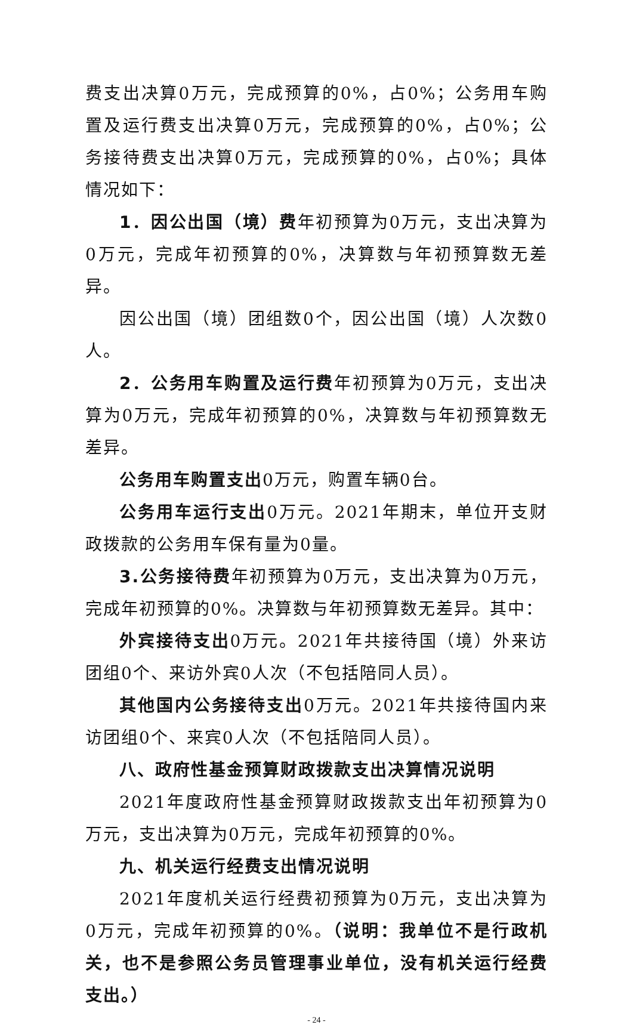费支出决算0万元，完成预算的0%，占0%；公务用车购置及运行费支出决算0万元，完成预算的0%，占0%；公务接待费支出决算0万元，完成预算的0%，占0%；具体情况如下：
1．因公出国（境）费年初预算为0万元，支出决算为0万元，完成年初预算的0%，决算数与年初预算数无差异。
因公出国（境）团组数0个，因公出国（境）人次数0人。
2．公务用车购置及运行费年初预算为0万元，支出决算为0万元，完成年初预算的0%，决算数与年初预算数无差异。
公务用车购置支出0万元，购置车辆0台。
公务用车运行支出0万元。2021年期末，单位开支财政拨款的公务用车保有量为0量。
3.公务接待费年初预算为0万元，支出决算为0万元，完成年初预算的0%。决算数与年初预算数无差异。其中：
外宾接待支出0万元。2021年共接待国（境）外来访团组0个、来访外宾0人次（不包括陪同人员）。
其他国内公务接待支出0万元。2021年共接待国内来访团组0个、来宾0人次（不包括陪同人员）。
八、政府性基金预算财政拨款支出决算情况说明
2021年度政府性基金预算财政拨款支出年初预算为0万元，支出决算为0万元，完成年初预算的0%。
九、机关运行经费支出情况说明
2021年度机关运行经费初预算为0万元，支出决算为0万元，完成年初预算的0%。（说明：我单位不是行政机关，也不是参照公务员管理事业单位，没有机关运行经费支出。）
- 24 -